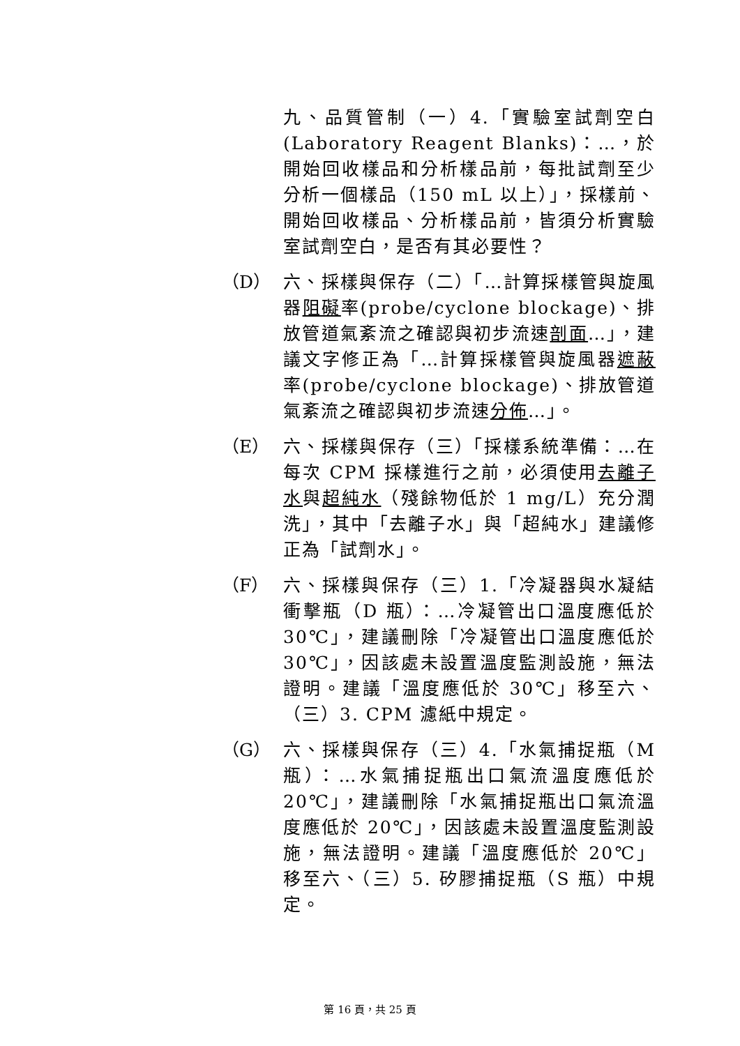九、品質管制（一）4.「實驗室試劑空白 (Laboratory Reagent Blanks)：…，於開始回收樣品和分析樣品前，每批試劑至少分析一個樣品（150 mL 以上）」，採樣前、開始回收樣品、分析樣品前，皆須分析實驗室試劑空白，是否有其必要性？
（D） 六、採樣與保存（二）「…計算採樣管與旋風器阻礙率(probe/cyclone blockage)、排放管道氣紊流之確認與初步流速剖面…」，建議文字修正為「…計算採樣管與旋風器遮蔽率(probe/cyclone blockage)、排放管道氣紊流之確認與初步流速分佈…」。
（E） 六、採樣與保存（三）「採樣系統準備：…在每次 CPM 採樣進行之前，必須使用去離子水與超純水（殘餘物低於 1 mg/L）充分潤洗」，其中「去離子水」與「超純水」建議修正為「試劑水」。
（F） 六、採樣與保存（三）1.「冷凝器與水凝結衝擊瓶（D 瓶）：…冷凝管出口溫度應低於 30℃」，建議刪除「冷凝管出口溫度應低於 30℃」，因該處未設置溫度監測設施，無法證明。建議「溫度應低於 30℃」移至六、（三）3. CPM 濾紙中規定。
（G） 六、採樣與保存（三）4.「水氣捕捉瓶（M 瓶）：…水氣捕捉瓶出口氣流溫度應低於 20℃」，建議刪除「水氣捕捉瓶出口氣流溫度應低於 20℃」，因該處未設置溫度監測設施，無法證明。建議「溫度應低於 20℃」移至六、（三）5. 矽膠捕捉瓶（S 瓶）中規定。
第 16 頁，共 25 頁